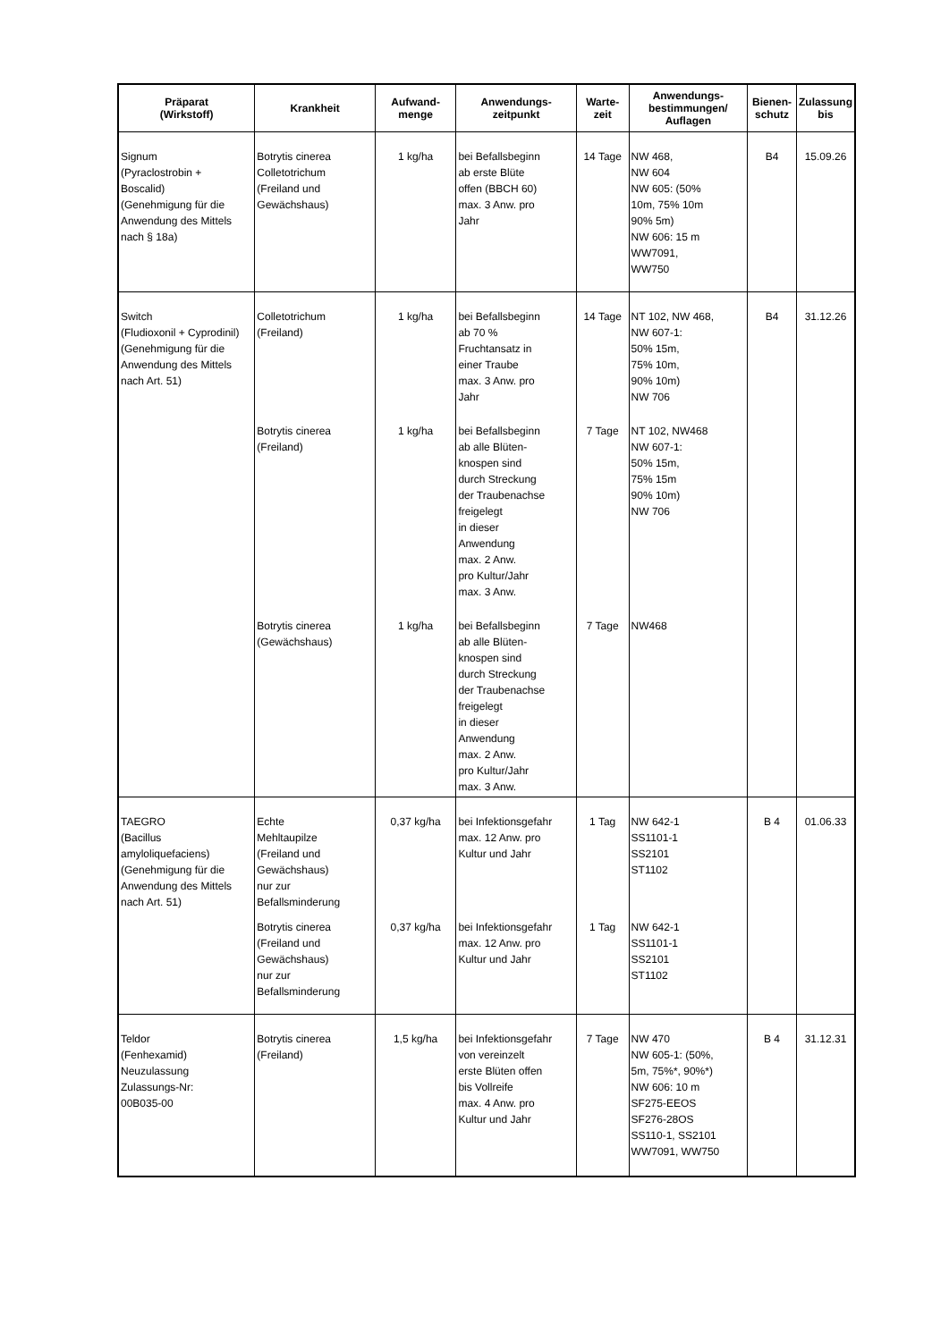| Präparat (Wirkstoff) | Krankheit | Aufwand- menge | Anwendungs- zeitpunkt | Warte- zeit | Anwendungs- bestimmungen/ Auflagen | Bienen- schutz | Zulassung bis |
| --- | --- | --- | --- | --- | --- | --- | --- |
| Signum (Pyraclostrobin + Boscalid) (Genehmigung für die Anwendung des Mittels nach § 18a) | Botrytis cinerea Colletotrichum (Freiland und Gewächshaus) | 1 kg/ha | bei Befallsbeginn ab erste Blüte offen (BBCH 60) max. 3 Anw. pro Jahr | 14 Tage | NW 468, NW 604 NW 605: (50% 10m, 75% 10m 90% 5m) NW 606: 15 m WW7091, WW750 | B4 | 15.09.26 |
| Switch (Fludioxonil + Cyprodinil) (Genehmigung für die Anwendung des Mittels nach Art. 51) | Colletotrichum (Freiland) | 1 kg/ha | bei Befallsbeginn ab 70 % Fruchtansatz in einer Traube max. 3 Anw. pro Jahr | 14 Tage | NT 102, NW 468, NW 607-1: 50% 15m, 75% 10m, 90% 10m) NW 706 | B4 | 31.12.26 |
| | Botrytis cinerea (Freiland) | 1 kg/ha | bei Befallsbeginn ab alle Blüten- knospen sind durch Streckung der Traubenachse freigelegt in dieser Anwendung max. 2 Anw. pro Kultur/Jahr max. 3 Anw. | 7 Tage | NT 102, NW468 NW 607-1: 50% 15m, 75% 15m 90% 10m) NW 706 | | |
| | Botrytis cinerea (Gewächshaus) | 1 kg/ha | bei Befallsbeginn ab alle Blüten- knospen sind durch Streckung der Traubenachse freigelegt in dieser Anwendung max. 2 Anw. pro Kultur/Jahr max. 3 Anw. | 7 Tage | NW468 | | |
| TAEGRO (Bacillus amyloliquefaciens) (Genehmigung für die Anwendung des Mittels nach Art. 51) | Echte Mehltaupilze (Freiland und Gewächshaus) nur zur Befallsminderung | 0,37 kg/ha | bei Infektionsgefahr max. 12 Anw. pro Kultur und Jahr | 1 Tag | NW 642-1 SS1101-1 SS2101 ST1102 | B 4 | 01.06.33 |
| | Botrytis cinerea (Freiland und Gewächshaus) nur zur Befallsminderung | 0,37 kg/ha | bei Infektionsgefahr max. 12 Anw. pro Kultur und Jahr | 1 Tag | NW 642-1 SS1101-1 SS2101 ST1102 | | |
| Teldor (Fenhexamid) Neuzulassung Zulassungs-Nr: 00B035-00 | Botrytis cinerea (Freiland) | 1,5 kg/ha | bei Infektionsgefahr von vereinzelt erste Blüten offen bis Vollreife max. 4 Anw. pro Kultur und Jahr | 7 Tage | NW 470 NW 605-1: (50%, 5m, 75%*, 90%*) NW 606: 10 m SF275-EEOS SF276-28OS SS110-1, SS2101 WW7091, WW750 | B 4 | 31.12.31 |